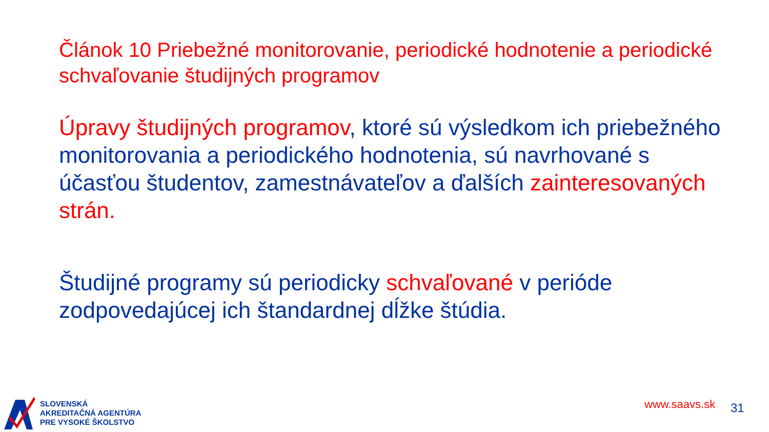Článok 10 Priebežné monitorovanie, periodické hodnotenie a periodické schvaľovanie študijných programov
Úpravy študijných programov, ktoré sú výsledkom ich priebežného monitorovania a periodického hodnotenia, sú navrhované s účasťou študentov, zamestnávateľov a ďalších zainteresovaných strán.
Študijné programy sú periodicky schvaľované v perióde zodpovedajúcej ich štandardnej dĺžke štúdia.
SLOVENSKÁ
AKREDITAČNÁ AGENTÚRA
PRE VYSOKÉ ŠKOLSTVO
www.saavs.sk 31